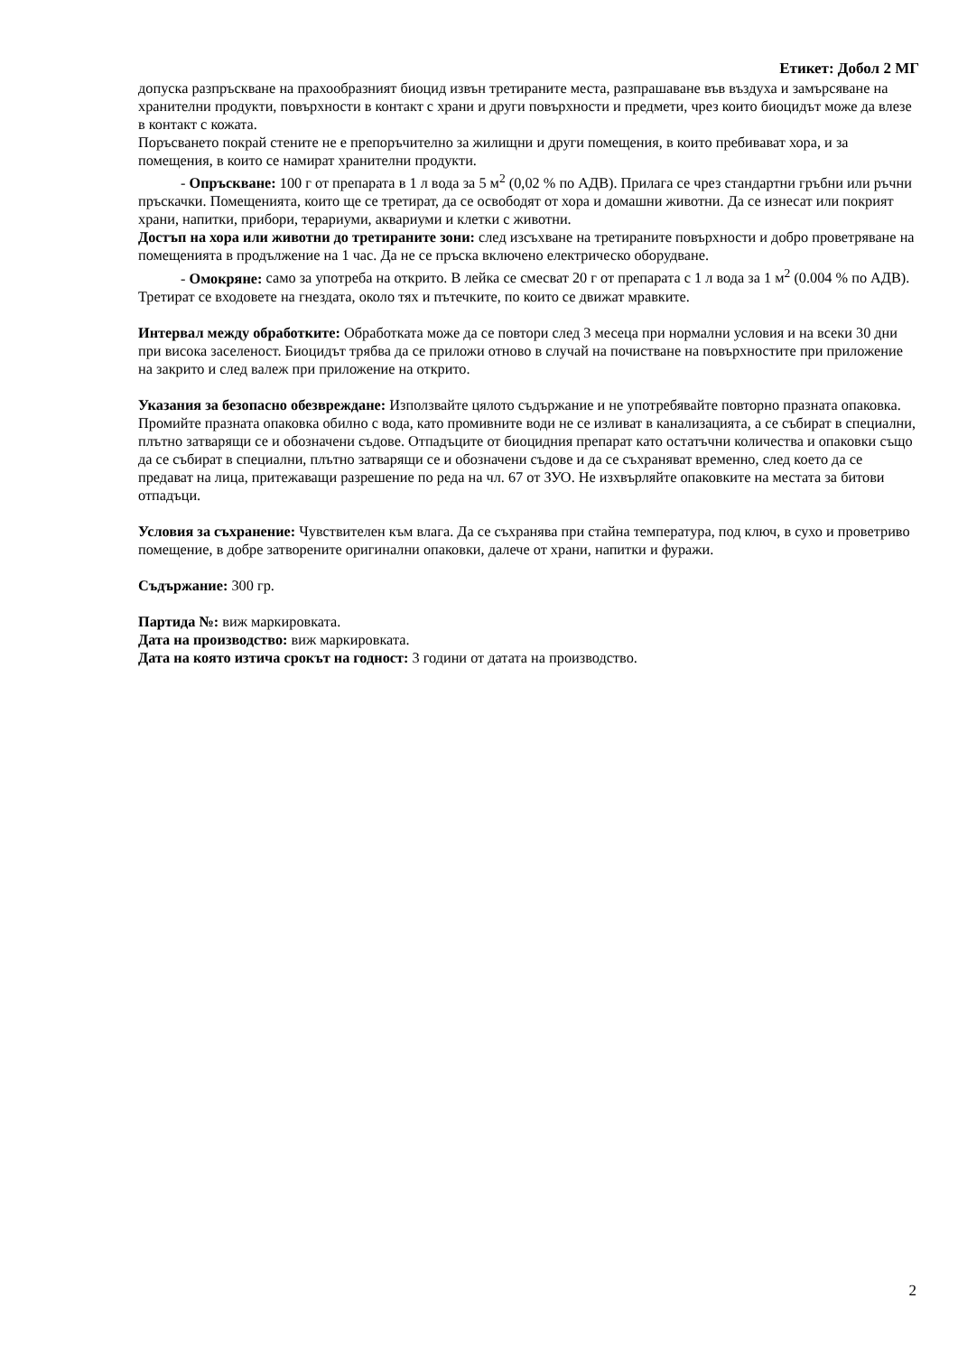Етикет: Добол 2 МГ
допуска разпръскване на прахообразният биоцид извън третираните места, разпрашаване във въздуха и замърсяване на хранителни продукти, повърхности в контакт с храни и други повърхности и предмети, чрез които биоцидът може да влезе в контакт с кожата.
Поръсването покрай стените не е препоръчително за жилищни и други помещения, в които пребивават хора, и за помещения, в които се намират хранителни продукти.
- Опръскване: 100 г от препарата в 1 л вода за 5 м<sup>2</sup> (0,02 % по АДВ). Прилага се чрез стандартни гръбни или ръчни пръскачки. Помещенията, които ще се третират, да се освободят от хора и домашни животни. Да се изнесат или покрият храни, напитки, прибори, терариуми, аквариуми и клетки с животни.
Достъп на хора или животни до третираните зони: след изсъхване на третираните повърхности и добро проветряване на помещенията в продължение на 1 час. Да не се пръска включено електрическо оборудване.
- Омокряне: само за употреба на открито. В лейка се смесват 20 г от препарата с 1 л вода за 1 м<sup>2</sup> (0.004 % по АДВ). Третират се входовете на гнездата, около тях и пътечките, по които се движат мравките.
Интервал между обработките: Обработката може да се повтори след 3 месеца при нормални условия и на всеки 30 дни при висока заселеност. Биоцидът трябва да се приложи отново в случай на почистване на повърхностите при приложение на закрито и след валеж при приложение на открито.
Указания за безопасно обезвреждане: Използвайте цялото съдържание и не употребявайте повторно празната опаковка. Промийте празната опаковка обилно с вода, като промивните води не се изливат в канализацията, а се събират в специални, плътно затварящи се и обозначени съдове. Отпадъците от биоцидния препарат като остатъчни количества и опаковки също да се събират в специални, плътно затварящи се и обозначени съдове и да се съхраняват временно, след което да се предават на лица, притежаващи разрешение по реда на чл. 67 от ЗУО. Не изхвърляйте опаковките на местата за битови отпадъци.
Условия за съхранение: Чувствителен към влага. Да се съхранява при стайна температура, под ключ, в сухо и проветриво помещение, в добре затворените оригинални опаковки, далече от храни, напитки и фуражи.
Съдържание: 300 гр.
Партида №: виж маркировката.
Дата на производство: виж маркировката.
Дата на която изтича срокът на годност: 3 години от датата на производство.
2